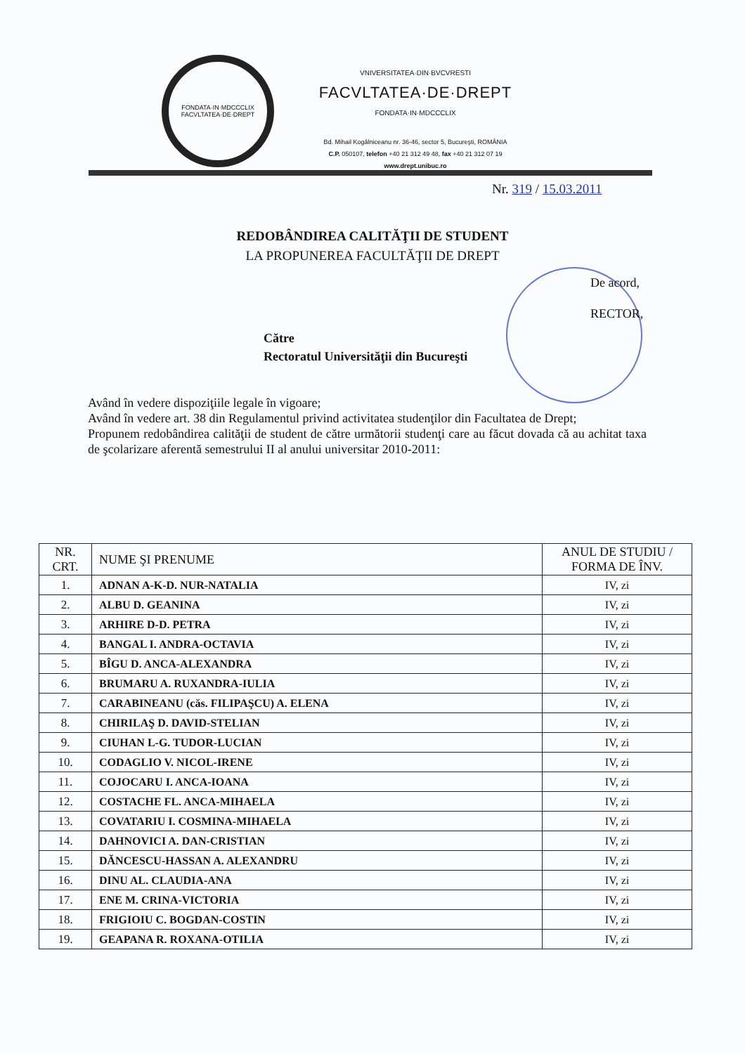FONDATA·IN·MDCCCLIX
FACVLTATEA·DE·DREPT
VNIVERSITATEA·DIN·BVCVRESTI
FACVLTATEA·DE·DREPT
FONDATA·IN·MDCCCLIX
Bd. Mihail Kogălniceanu nr. 36-46, sector 5, Bucureşti, ROMÂNIA
C.P. 050107, telefon +40 21 312 49 48, fax +40 21 312 07 19
www.drept.unibuc.ro
Nr. 319 / 15.03.2011
REDOBÂNDIREA CALITĂŢII DE STUDENT
LA PROPUNEREA FACULTĂŢII DE DREPT
De acord,
RECTOR,
Către
Rectoratul Universităţii din Bucureşti
Având în vedere dispoziţiile legale în vigoare;
Având în vedere art. 38 din Regulamentul privind activitatea studenţilor din Facultatea de Drept;
Propunem redobândirea calităţii de student de către următorii studenţi care au făcut dovada că au achitat taxa de şcolarizare aferentă semestrului II al anului universitar 2010-2011:
| NR. CRT. | NUME ŞI PRENUME | ANUL DE STUDIU / FORMA DE ÎNV. |
| --- | --- | --- |
| 1. | ADNAN A-K-D. NUR-NATALIA | IV, zi |
| 2. | ALBU D. GEANINA | IV, zi |
| 3. | ARHIRE D-D. PETRA | IV, zi |
| 4. | BANGAL I. ANDRA-OCTAVIA | IV, zi |
| 5. | BÎGU D. ANCA-ALEXANDRA | IV, zi |
| 6. | BRUMARU A. RUXANDRA-IULIA | IV, zi |
| 7. | CARABINEANU (căs. FILIPAŞCU) A. ELENA | IV, zi |
| 8. | CHIRILAŞ D. DAVID-STELIAN | IV, zi |
| 9. | CIUHAN L-G. TUDOR-LUCIAN | IV, zi |
| 10. | CODAGLIO V. NICOL-IRENE | IV, zi |
| 11. | COJOCARU I. ANCA-IOANA | IV, zi |
| 12. | COSTACHE FL. ANCA-MIHAELA | IV, zi |
| 13. | COVATARIU I. COSMINA-MIHAELA | IV, zi |
| 14. | DAHNOVICI A. DAN-CRISTIAN | IV, zi |
| 15. | DĂNCESCU-HASSAN A. ALEXANDRU | IV, zi |
| 16. | DINU AL. CLAUDIA-ANA | IV, zi |
| 17. | ENE M. CRINA-VICTORIA | IV, zi |
| 18. | FRIGIOIU C. BOGDAN-COSTIN | IV, zi |
| 19. | GEAPANA R. ROXANA-OTILIA | IV, zi |